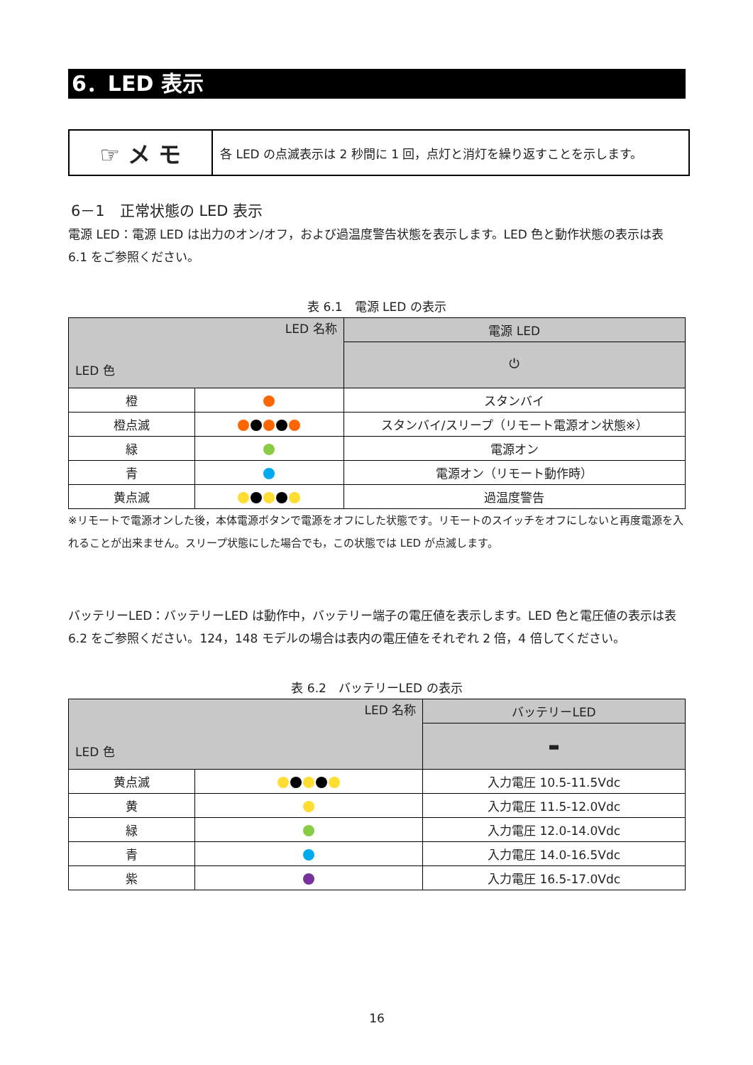6．LED 表示
☞ メ モ
各 LED の点滅表示は 2 秒間に 1 回，点灯と消灯を繰り返すことを示します。
6－1　正常状態の LED 表示
電源 LED：電源 LED は出力のオン/オフ，および過温度警告状態を表示します。LED 色と動作状態の表示は表 6.1 をご参照ください。
表 6.1　電源 LED の表示
| LED 名称 LED 色 | | 電源 LED |
| | | ⏻ |
| 橙 | | スタンバイ |
| 橙点滅 | | スタンバイ/スリープ（リモート電源オン状態※） |
| 緑 | | 電源オン |
| 青 | | 電源オン（リモート動作時） |
| 黄点滅 | | 過温度警告 |
※リモートで電源オンした後，本体電源ボタンで電源をオフにした状態です。リモートのスイッチをオフにしないと再度電源を入れることが出来ません。スリープ状態にした場合でも，この状態では LED が点滅します。
バッテリーLED：バッテリーLED は動作中，バッテリー端子の電圧値を表示します。LED 色と電圧値の表示は表 6.2 をご参照ください。124，148 モデルの場合は表内の電圧値をそれぞれ 2 倍，4 倍してください。
表 6.2　バッテリーLED の表示
| LED 名称 LED 色 | | バッテリーLED |
| | | ▬ |
| 黄点滅 | | 入力電圧 10.5-11.5Vdc |
| 黄 | | 入力電圧 11.5-12.0Vdc |
| 緑 | | 入力電圧 12.0-14.0Vdc |
| 青 | | 入力電圧 14.0-16.5Vdc |
| 紫 | | 入力電圧 16.5-17.0Vdc |
16